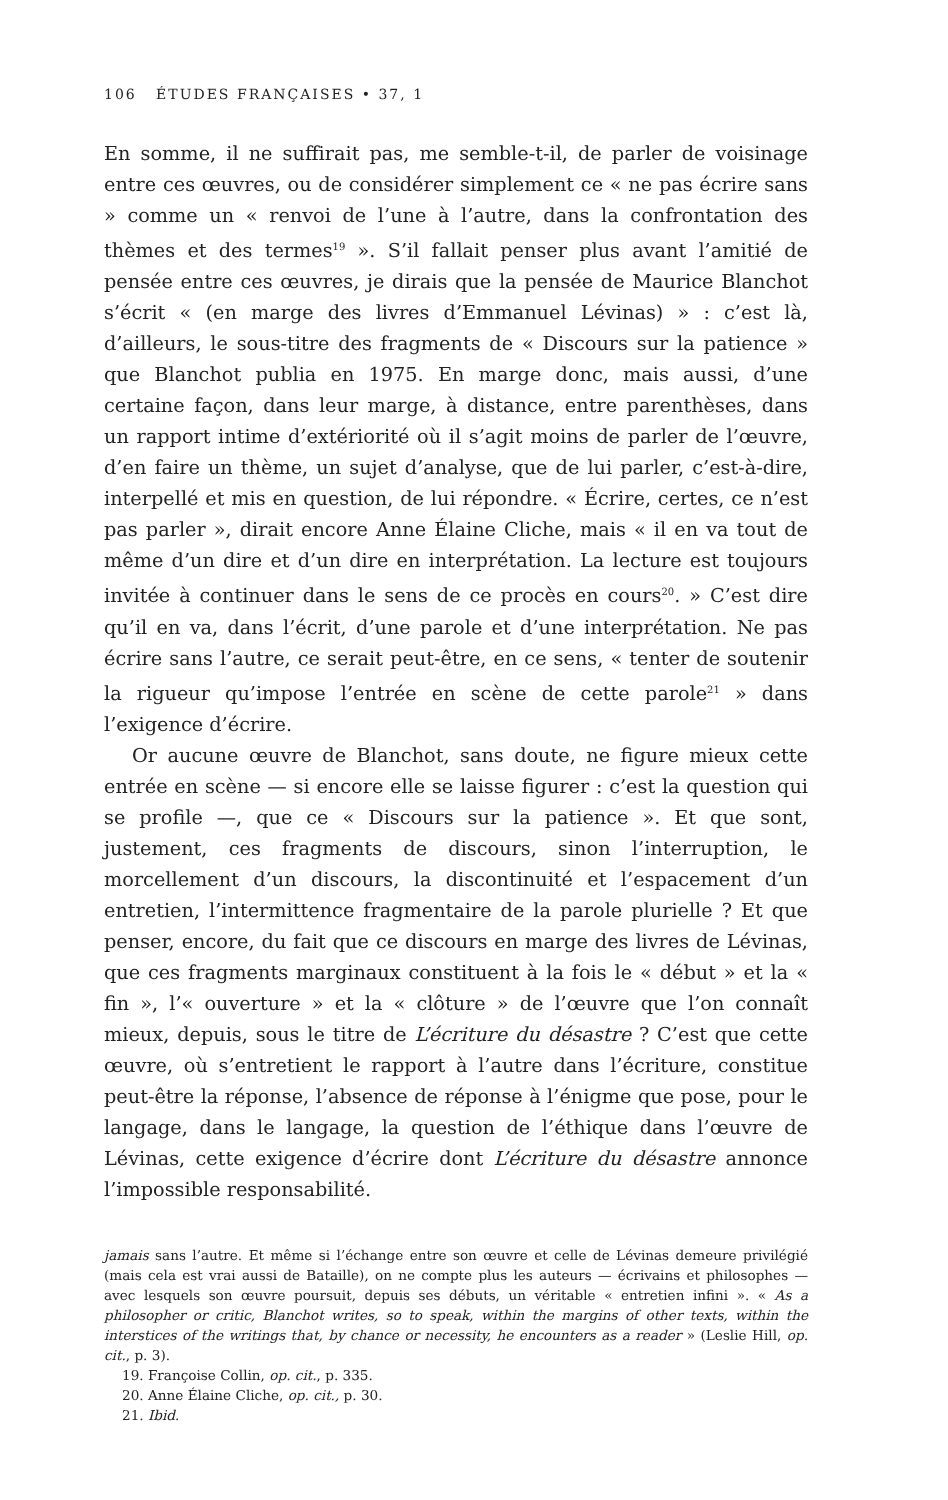106 ÉTUDES FRANÇAISES • 37, 1
En somme, il ne suffirait pas, me semble-t-il, de parler de voisinage entre ces œuvres, ou de considérer simplement ce « ne pas écrire sans » comme un « renvoi de l’une à l’autre, dans la confrontation des thèmes et des termes<sup>19</sup> ». S’il fallait penser plus avant l’amitié de pensée entre ces œuvres, je dirais que la pensée de Maurice Blanchot s’écrit « (en marge des livres d’Emmanuel Lévinas) » : c’est là, d’ailleurs, le sous-titre des fragments de « Discours sur la patience » que Blanchot publia en 1975. En marge donc, mais aussi, d’une certaine façon, dans leur marge, à distance, entre parenthèses, dans un rapport intime d’extériorité où il s’agit moins de parler de l’œuvre, d’en faire un thème, un sujet d’analyse, que de lui parler, c’est-à-dire, interpellé et mis en question, de lui répondre. « Écrire, certes, ce n’est pas parler », dirait encore Anne Élaine Cliche, mais « il en va tout de même d’un dire et d’un dire en interprétation. La lecture est toujours invitée à continuer dans le sens de ce procès en cours<sup>20</sup>. » C’est dire qu’il en va, dans l’écrit, d’une parole et d’une interprétation. Ne pas écrire sans l’autre, ce serait peut-être, en ce sens, « tenter de soutenir la rigueur qu’impose l’entrée en scène de cette parole<sup>21</sup> » dans l’exigence d’écrire.
Or aucune œuvre de Blanchot, sans doute, ne figure mieux cette entrée en scène — si encore elle se laisse figurer : c’est la question qui se profile —, que ce « Discours sur la patience ». Et que sont, justement, ces fragments de discours, sinon l’interruption, le morcellement d’un discours, la discontinuité et l’espacement d’un entretien, l’intermittence fragmentaire de la parole plurielle ? Et que penser, encore, du fait que ce discours en marge des livres de Lévinas, que ces fragments marginaux constituent à la fois le « début » et la « fin », l’« ouverture » et la « clôture » de l’œuvre que l’on connaît mieux, depuis, sous le titre de L’écriture du désastre ? C’est que cette œuvre, où s’entretient le rapport à l’autre dans l’écriture, constitue peut-être la réponse, l’absence de réponse à l’énigme que pose, pour le langage, dans le langage, la question de l’éthique dans l’œuvre de Lévinas, cette exigence d’écrire dont L’écriture du désastre annonce l’impossible responsabilité.
jamais sans l’autre. Et même si l’échange entre son œuvre et celle de Lévinas demeure privilégié (mais cela est vrai aussi de Bataille), on ne compte plus les auteurs — écrivains et philosophes — avec lesquels son œuvre poursuit, depuis ses débuts, un véritable « entretien infini ». « As a philosopher or critic, Blanchot writes, so to speak, within the margins of other texts, within the interstices of the writings that, by chance or necessity, he encounters as a reader » (Leslie Hill, op. cit., p. 3).
19. Françoise Collin, op. cit., p. 335.
20. Anne Élaine Cliche, op. cit., p. 30.
21. Ibid.